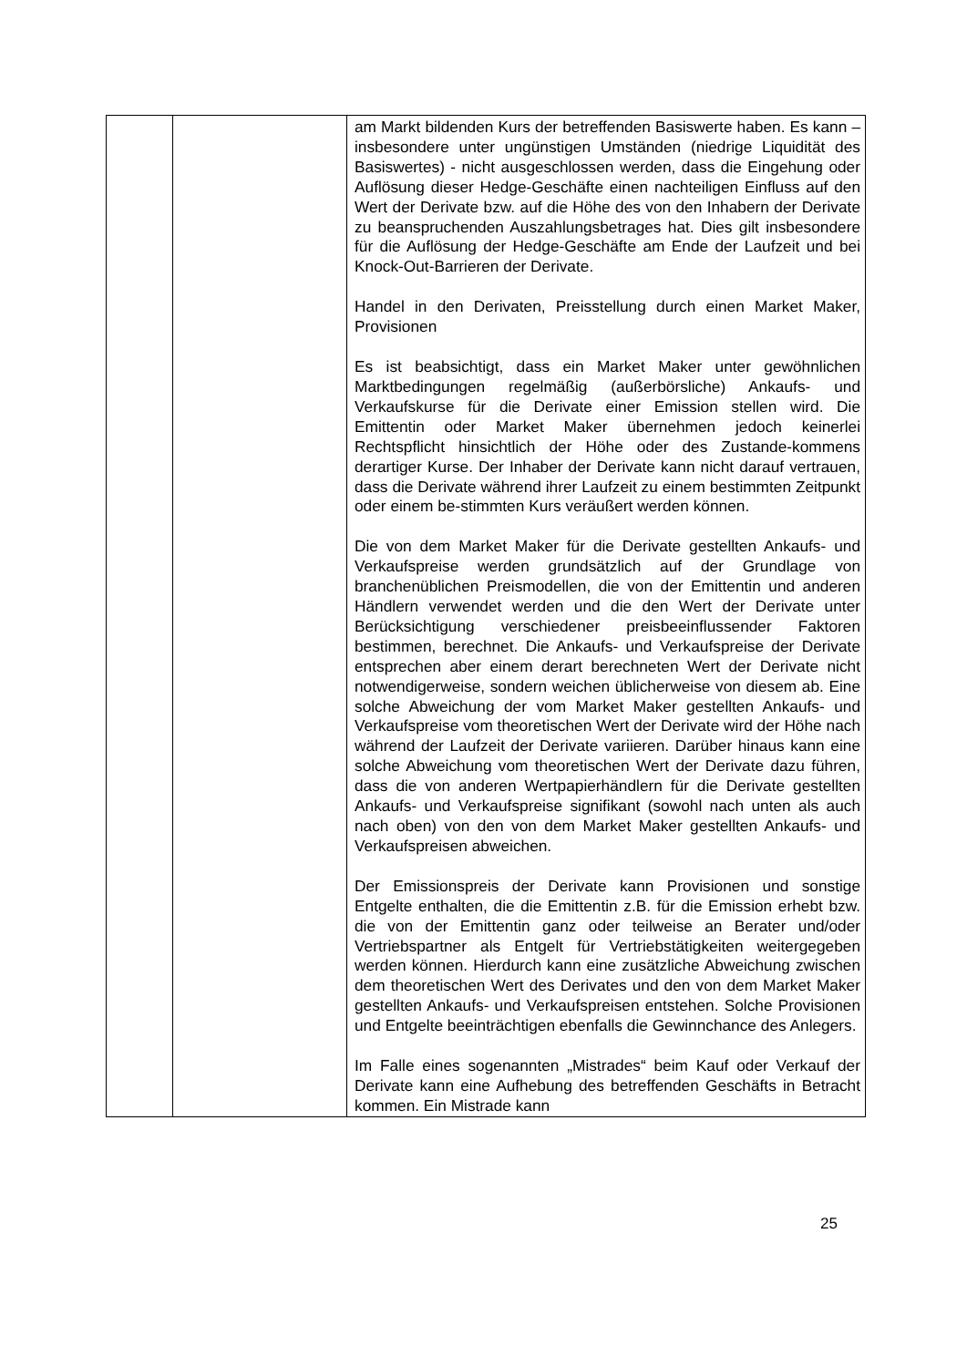| | | am Markt bildenden Kurs der betreffenden Basiswerte haben. Es kann – insbesondere unter ungünstigen Umständen (niedrige Liquidität des Basiswertes) - nicht ausgeschlossen werden, dass die Eingehung oder Auflösung dieser Hedge-Geschäfte einen nachteiligen Einfluss auf den Wert der Derivate bzw. auf die Höhe des von den Inhabern der Derivate zu beanspruchenden Auszahlungsbetrages hat. Dies gilt insbesondere für die Auflösung der Hedge-Geschäfte am Ende der Laufzeit und bei Knock-Out-Barrieren der Derivate. Handel in den Derivaten, Preisstellung durch einen Market Maker, Provisionen Es ist beabsichtigt, dass ein Market Maker unter gewöhnlichen Marktbedingungen regelmäßig (außerbörsliche) Ankaufs- und Verkaufskurse für die Derivate einer Emission stellen wird. Die Emittentin oder Market Maker übernehmen jedoch keinerlei Rechtspflicht hinsichtlich der Höhe oder des Zustande-kommens derartiger Kurse. Der Inhaber der Derivate kann nicht darauf vertrauen, dass die Derivate während ihrer Laufzeit zu einem bestimmten Zeitpunkt oder einem be-stimmten Kurs veräußert werden können. Die von dem Market Maker für die Derivate gestellten Ankaufs- und Verkaufspreise werden grundsätzlich auf der Grundlage von branchenüblichen Preismodellen, die von der Emittentin und anderen Händlern verwendet werden und die den Wert der Derivate unter Berücksichtigung verschiedener preisbeeinflussender Faktoren bestimmen, berechnet. Die Ankaufs- und Verkaufspreise der Derivate entsprechen aber einem derart berechneten Wert der Derivate nicht notwendigerweise, sondern weichen üblicherweise von diesem ab. Eine solche Abweichung der vom Market Maker gestellten Ankaufs- und Verkaufspreise vom theoretischen Wert der Derivate wird der Höhe nach während der Laufzeit der Derivate variieren. Darüber hinaus kann eine solche Abweichung vom theoretischen Wert der Derivate dazu führen, dass die von anderen Wertpapierhändlern für die Derivate gestellten Ankaufs- und Verkaufspreise signifikant (sowohl nach unten als auch nach oben) von den von dem Market Maker gestellten Ankaufs- und Verkaufspreisen abweichen. Der Emissionspreis der Derivate kann Provisionen und sonstige Entgelte enthalten, die die Emittentin z.B. für die Emission erhebt bzw. die von der Emittentin ganz oder teilweise an Berater und/oder Vertriebspartner als Entgelt für Vertriebstätigkeiten weitergegeben werden können. Hierdurch kann eine zusätzliche Abweichung zwischen dem theoretischen Wert des Derivates und den von dem Market Maker gestellten Ankaufs- und Verkaufspreisen entstehen. Solche Provisionen und Entgelte beeinträchtigen ebenfalls die Gewinnchance des Anlegers. Im Falle eines sogenannten „Mistrades“ beim Kauf oder Verkauf der Derivate kann eine Aufhebung des betreffenden Geschäfts in Betracht kommen. Ein Mistrade kann |
25